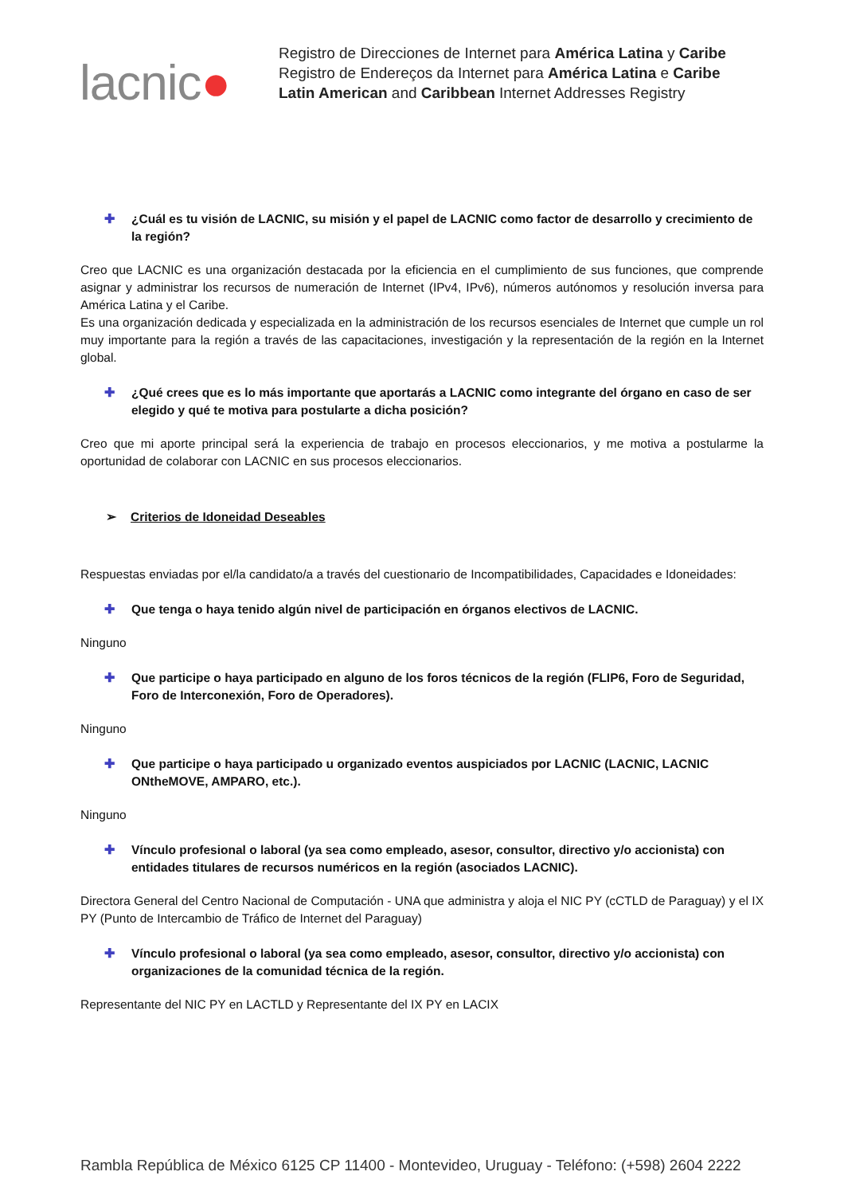lacnic●
Registro de Direcciones de Internet para América Latina y Caribe
Registro de Endereços da Internet para América Latina e Caribe
Latin American and Caribbean Internet Addresses Registry
✚ ¿Cuál es tu visión de LACNIC, su misión y el papel de LACNIC como factor de desarrollo y crecimiento de la región?
Creo que LACNIC es una organización destacada por la eficiencia en el cumplimiento de sus funciones, que comprende asignar y administrar los recursos de numeración de Internet (IPv4, IPv6), números autónomos y resolución inversa para América Latina y el Caribe.
Es una organización dedicada y especializada en la administración de los recursos esenciales de Internet que cumple un rol muy importante para la región a través de las capacitaciones, investigación y la representación de la región en la Internet global.
✚ ¿Qué crees que es lo más importante que aportarás a LACNIC como integrante del órgano en caso de ser elegido y qué te motiva para postularte a dicha posición?
Creo que mi aporte principal será la experiencia de trabajo en procesos eleccionarios, y me motiva a postularme la oportunidad de colaborar con LACNIC en sus procesos eleccionarios.
➢ Criterios de Idoneidad Deseables
Respuestas enviadas por el/la candidato/a a través del cuestionario de Incompatibilidades, Capacidades e Idoneidades:
✚ Que tenga o haya tenido algún nivel de participación en órganos electivos de LACNIC.
Ninguno
✚ Que participe o haya participado en alguno de los foros técnicos de la región (FLIP6, Foro de Seguridad, Foro de Interconexión, Foro de Operadores).
Ninguno
✚ Que participe o haya participado u organizado eventos auspiciados por LACNIC (LACNIC, LACNIC ONtheMOVE, AMPARO, etc.).
Ninguno
✚ Vínculo profesional o laboral (ya sea como empleado, asesor, consultor, directivo y/o accionista) con entidades titulares de recursos numéricos en la región (asociados LACNIC).
Directora General del Centro Nacional de Computación - UNA que administra y aloja el NIC PY (cCTLD de Paraguay) y el IX PY (Punto de Intercambio de Tráfico de Internet del Paraguay)
✚ Vínculo profesional o laboral (ya sea como empleado, asesor, consultor, directivo y/o accionista) con organizaciones de la comunidad técnica de la región.
Representante del NIC PY en LACTLD y Representante del IX PY en LACIX
Rambla República de México 6125 CP 11400 - Montevideo, Uruguay - Teléfono: (+598) 2604 2222